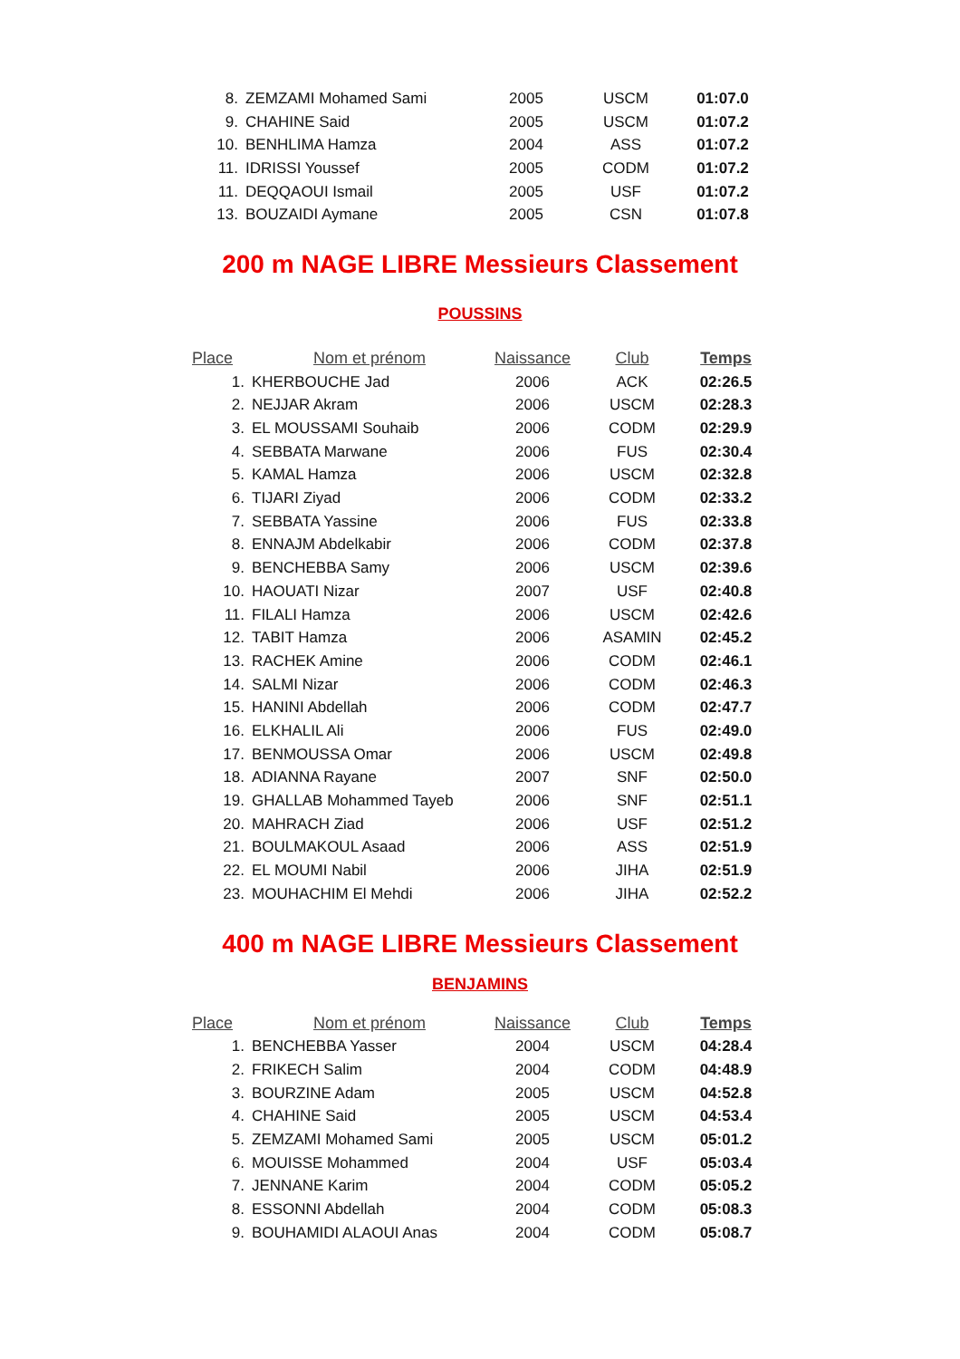| 8. | ZEMZAMI Mohamed Sami | 2005 | USCM | 01:07.0 |
| 9. | CHAHINE Said | 2005 | USCM | 01:07.2 |
| 10. | BENHLIMA Hamza | 2004 | ASS | 01:07.2 |
| 11. | IDRISSI Youssef | 2005 | CODM | 01:07.2 |
| 11. | DEQQAOUI Ismail | 2005 | USF | 01:07.2 |
| 13. | BOUZAIDI Aymane | 2005 | CSN | 01:07.8 |
200 m NAGE LIBRE Messieurs Classement
POUSSINS
| Place | Nom et prénom | Naissance | Club | Temps |
| --- | --- | --- | --- | --- |
| 1. | KHERBOUCHE Jad | 2006 | ACK | 02:26.5 |
| 2. | NEJJAR Akram | 2006 | USCM | 02:28.3 |
| 3. | EL MOUSSAMI Souhaib | 2006 | CODM | 02:29.9 |
| 4. | SEBBATA Marwane | 2006 | FUS | 02:30.4 |
| 5. | KAMAL Hamza | 2006 | USCM | 02:32.8 |
| 6. | TIJARI Ziyad | 2006 | CODM | 02:33.2 |
| 7. | SEBBATA Yassine | 2006 | FUS | 02:33.8 |
| 8. | ENNAJM Abdelkabir | 2006 | CODM | 02:37.8 |
| 9. | BENCHEBBA Samy | 2006 | USCM | 02:39.6 |
| 10. | HAOUATI Nizar | 2007 | USF | 02:40.8 |
| 11. | FILALI Hamza | 2006 | USCM | 02:42.6 |
| 12. | TABIT Hamza | 2006 | ASAMIN | 02:45.2 |
| 13. | RACHEK Amine | 2006 | CODM | 02:46.1 |
| 14. | SALMI Nizar | 2006 | CODM | 02:46.3 |
| 15. | HANINI Abdellah | 2006 | CODM | 02:47.7 |
| 16. | ELKHALIL Ali | 2006 | FUS | 02:49.0 |
| 17. | BENMOUSSA Omar | 2006 | USCM | 02:49.8 |
| 18. | ADIANNA Rayane | 2007 | SNF | 02:50.0 |
| 19. | GHALLAB Mohammed Tayeb | 2006 | SNF | 02:51.1 |
| 20. | MAHRACH Ziad | 2006 | USF | 02:51.2 |
| 21. | BOULMAKOUL Asaad | 2006 | ASS | 02:51.9 |
| 22. | EL MOUMI Nabil | 2006 | JIHA | 02:51.9 |
| 23. | MOUHACHIM El Mehdi | 2006 | JIHA | 02:52.2 |
400 m NAGE LIBRE Messieurs Classement
BENJAMINS
| Place | Nom et prénom | Naissance | Club | Temps |
| --- | --- | --- | --- | --- |
| 1. | BENCHEBBA Yasser | 2004 | USCM | 04:28.4 |
| 2. | FRIKECH Salim | 2004 | CODM | 04:48.9 |
| 3. | BOURZINE Adam | 2005 | USCM | 04:52.8 |
| 4. | CHAHINE Said | 2005 | USCM | 04:53.4 |
| 5. | ZEMZAMI Mohamed Sami | 2005 | USCM | 05:01.2 |
| 6. | MOUISSE Mohammed | 2004 | USF | 05:03.4 |
| 7. | JENNANE Karim | 2004 | CODM | 05:05.2 |
| 8. | ESSONNI Abdellah | 2004 | CODM | 05:08.3 |
| 9. | BOUHAMIDI ALAOUI Anas | 2004 | CODM | 05:08.7 |